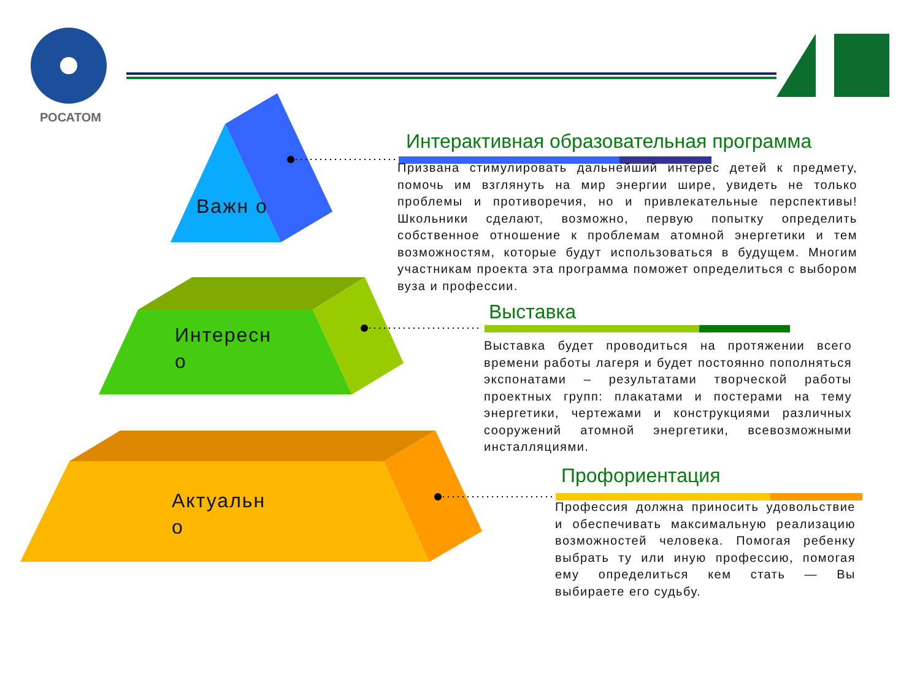РОСАТОМ
Важн о
Интересн о
Актуальн о
Интерактивная образовательная программа
Призвана стимулировать дальнейший интерес детей к предмету, помочь им взглянуть на мир энергии шире, увидеть не только проблемы и противоречия, но и привлекательные перспективы! Школьники сделают, возможно, первую попытку определить собственное отношение к проблемам атомной энергетики и тем возможностям, которые будут использоваться в будущем. Многим участникам проекта эта программа поможет определиться с выбором вуза и профессии.
Выставка
Выставка будет проводиться на протяжении всего времени работы лагеря и будет постоянно пополняться экспонатами – результатами творческой работы проектных групп: плакатами и постерами на тему энергетики, чертежами и конструкциями различных сооружений атомной энергетики, всевозможными инсталляциями.
Профориентация
Профессия должна приносить удовольствие и обеспечивать максимальную реализацию возможностей человека. Помогая ребенку выбрать ту или иную профессию, помогая ему определиться кем стать — Вы выбираете его судьбу.